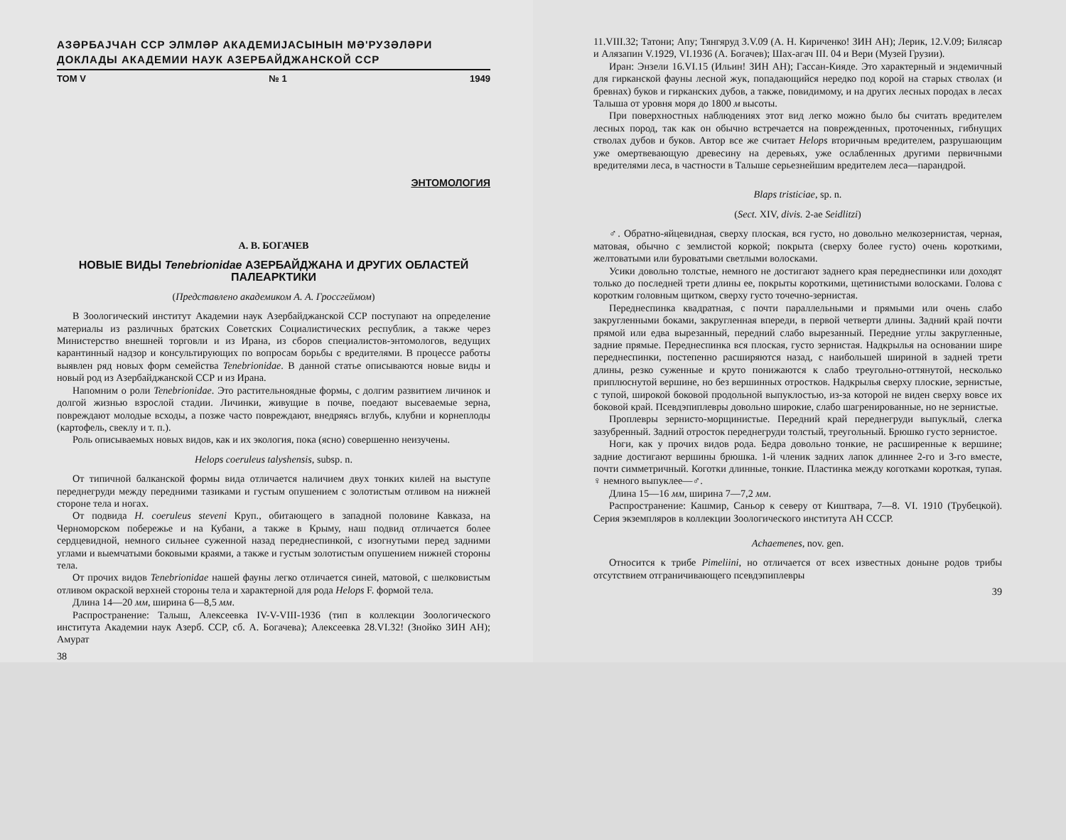АЗӘРБАЈЧАН ССР ЭЛМЛӘР АКАДЕМИЈАСЫНЫН МӘ'РУЗӘЛӘРИ
ДОКЛАДЫ АКАДЕМИИ НАУК АЗЕРБАЙДЖАНСКОЙ ССР
ТОМ V № 1 1949
ЭНТОМОЛОГИЯ
А. В. БОГАЧЕВ
НОВЫЕ ВИДЫ Tenebrionidae АЗЕРБАЙДЖАНА И ДРУГИХ ОБЛАСТЕЙ ПАЛЕАРКТИКИ
(Представлено академиком А. А. Гроссгеймом)
В Зоологический институт Академии наук Азербайджанской ССР поступают на определение материалы из различных братских Советских Социалистических республик, а также через Министерство внешней торговли и из Ирана, из сборов специалистов-энтомологов, ведущих карантинный надзор и консультирующих по вопросам борьбы с вредителями. В процессе работы выявлен ряд новых форм семейства Tenebrionidae. В данной статье описываются новые виды и новый род из Азербайджанской ССР и из Ирана.
Напомним о роли Tenebrionidae. Это растительноядные формы, с долгим развитием личинок и долгой жизнью взрослой стадии. Личинки, живущие в почве, поедают высеваемые зерна, повреждают молодые всходы, а позже часто повреждают, внедряясь вглубь, клубни и корнеплоды (картофель, свеклу и т. п.).
Роль описываемых новых видов, как и их экология, пока (ясно) совершенно неизучены.
Helops coeruleus talyshensis, subsp. n.
От типичной балканской формы вида отличается наличием двух тонких килей на выступе переднегруди между передними тазиками и густым опушением с золотистым отливом на нижней стороне тела и ногах.
От подвида H. coeruleus steveni Круп., обитающего в западной половине Кавказа, на Черноморском побережье и на Кубани, а также в Крыму, наш подвид отличается более сердцевидной, немного сильнее суженной назад переднеспинкой, с изогнутыми перед задними углами и выемчатыми боковыми краями, а также и густым золотистым опушением нижней стороны тела.
От прочих видов Tenebrionidae нашей фауны легко отличается синей, матовой, с шелковистым отливом окраской верхней стороны тела и характерной для рода Helops F. формой тела.
Длина 14—20 мм, ширина 6—8,5 мм.
Распространение: Талыш, Алексеевка IV-V-VIII-1936 (тип в коллекции Зоологического института Академии наук Азерб. ССР, сб. А. Богачева); Алексеевка 28.VI.32! (Знойко ЗИН АН); Амурат
38
11.VIII.32; Татони; Апу; Тянгяруд 3.V.09 (А. Н. Кириченко! ЗИН АН); Лерик, 12.V.09; Билясар и Алязапин V.1929, VI.1936 (А. Богачев); Шах-агач III. 04 и Вери (Музей Грузии).
Иран: Энзели 16.VI.15 (Ильин! ЗИН АН); Гассан-Кияде. Это характерный и эндемичный для гирканской фауны лесной жук, попадающийся нередко под корой на старых стволах (и бревнах) буков и гирканских дубов, а также, повидимому, и на других лесных породах в лесах Талыша от уровня моря до 1800 м высоты.
При поверхностных наблюдениях этот вид легко можно было бы считать вредителем лесных пород, так как он обычно встречается на поврежденных, проточенных, гибнущих стволах дубов и буков. Автор все же считает Helops вторичным вредителем, разрушающим уже омертвевающую древесину на деревьях, уже ослабленных другими первичными вредителями леса, в частности в Талыше серьезнейшим вредителем леса—парандрой.
Blaps tristiciae, sp. n.
(Sect. XIV, divis. 2-ae Seidlitzi)
♂. Обратно-яйцевидная, сверху плоская, вся густо, но довольно мелкозернистая, черная, матовая, обычно с землистой коркой; покрыта (сверху более густо) очень короткими, желтоватыми или буроватыми светлыми волосками.
Усики довольно толстые, немного не достигают заднего края переднеспинки или доходят только до последней трети длины ее, покрыты короткими, щетинистыми волосками. Голова с коротким головным щитком, сверху густо точечно-зернистая.
Переднеспинка квадратная, с почти параллельными и прямыми или очень слабо закругленными боками, закругленная впереди, в первой четверти длины. Задний край почти прямой или едва вырезанный, передний слабо вырезанный. Передние углы закругленные, задние прямые. Переднеспинка вся плоская, густо зернистая. Надкрылья на основании шире переднеспинки, постепенно расширяются назад, с наибольшей шириной в задней трети длины, резко суженные и круто понижаются к слабо треугольно-оттянутой, несколько приплюснутой вершине, но без вершинных отростков. Надкрылья сверху плоские, зернистые, с тупой, широкой боковой продольной выпуклостью, из-за которой не виден сверху вовсе их боковой край. Псевдэпиплевры довольно широкие, слабо шагренированные, но не зернистые.
Проплевры зернисто-морщинистые. Передний край переднегруди выпуклый, слегка зазубренный. Задний отросток переднегруди толстый, треугольный. Брюшко густо зернистое.
Ноги, как у прочих видов рода. Бедра довольно тонкие, не расширенные к вершине; задние достигают вершины брюшка. 1-й членик задних лапок длиннее 2-го и 3-го вместе, почти симметричный. Коготки длинные, тонкие. Пластинка между коготками короткая, тупая. ♀ немного выпуклее—♂.
Длина 15—16 мм, ширина 7—7,2 мм.
Распространение: Кашмир, Саньор к северу от Киштвара, 7—8. VI. 1910 (Трубецкой). Серия экземпляров в коллекции Зоологического института АН СССР.
Achaemenes, nov. gen.
Относится к трибе Pimeliini, но отличается от всех известных доныне родов трибы отсутствием отграничивающего псевдэпиплевры
39